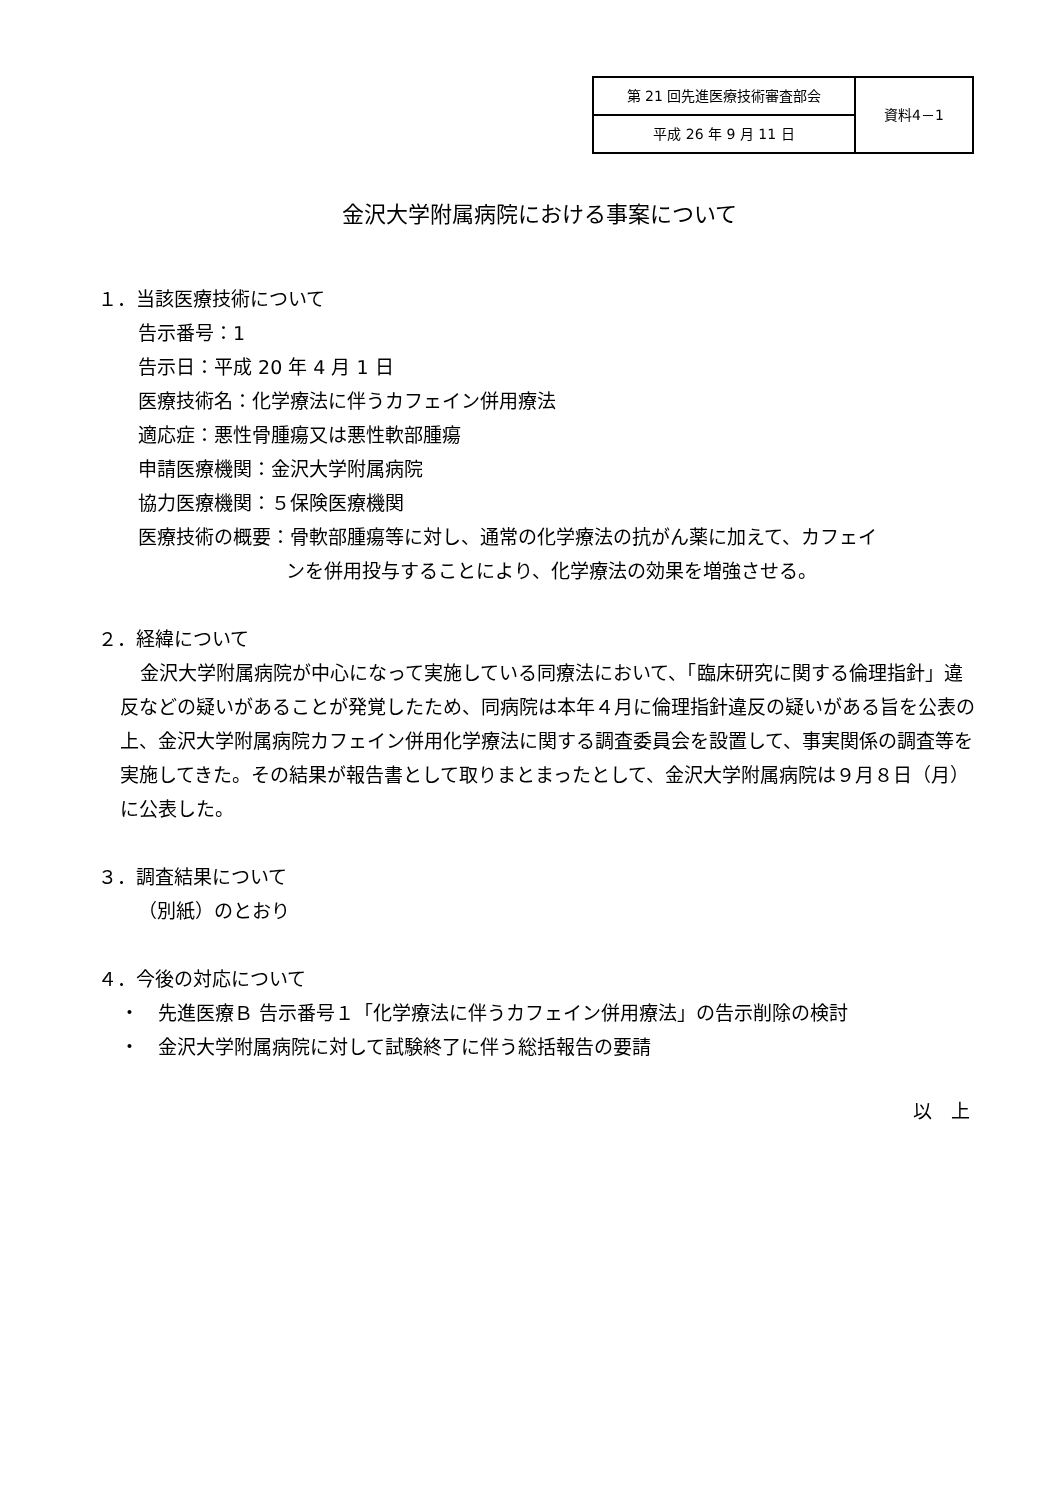| 第 21 回先進医療技術審査部会 | 資料4－1 |
| 平成 26 年 9 月 11 日 | |
金沢大学附属病院における事案について
１．当該医療技術について
告示番号：1
告示日：平成 20 年 4 月 1 日
医療技術名：化学療法に伴うカフェイン併用療法
適応症：悪性骨腫瘍又は悪性軟部腫瘍
申請医療機関：金沢大学附属病院
協力医療機関：５保険医療機関
医療技術の概要：骨軟部腫瘍等に対し、通常の化学療法の抗がん薬に加えて、カフェイ
ンを併用投与することにより、化学療法の効果を増強させる。
２．経緯について
金沢大学附属病院が中心になって実施している同療法において、「臨床研究に関する倫理指針」違反などの疑いがあることが発覚したため、同病院は本年４月に倫理指針違反の疑いがある旨を公表の上、金沢大学附属病院カフェイン併用化学療法に関する調査委員会を設置して、事実関係の調査等を実施してきた。その結果が報告書として取りまとまったとして、金沢大学附属病院は９月８日（月）に公表した。
３．調査結果について
（別紙）のとおり
４．今後の対応について
・　先進医療Ｂ 告示番号１「化学療法に伴うカフェイン併用療法」の告示削除の検討
・　金沢大学附属病院に対して試験終了に伴う総括報告の要請
以　上